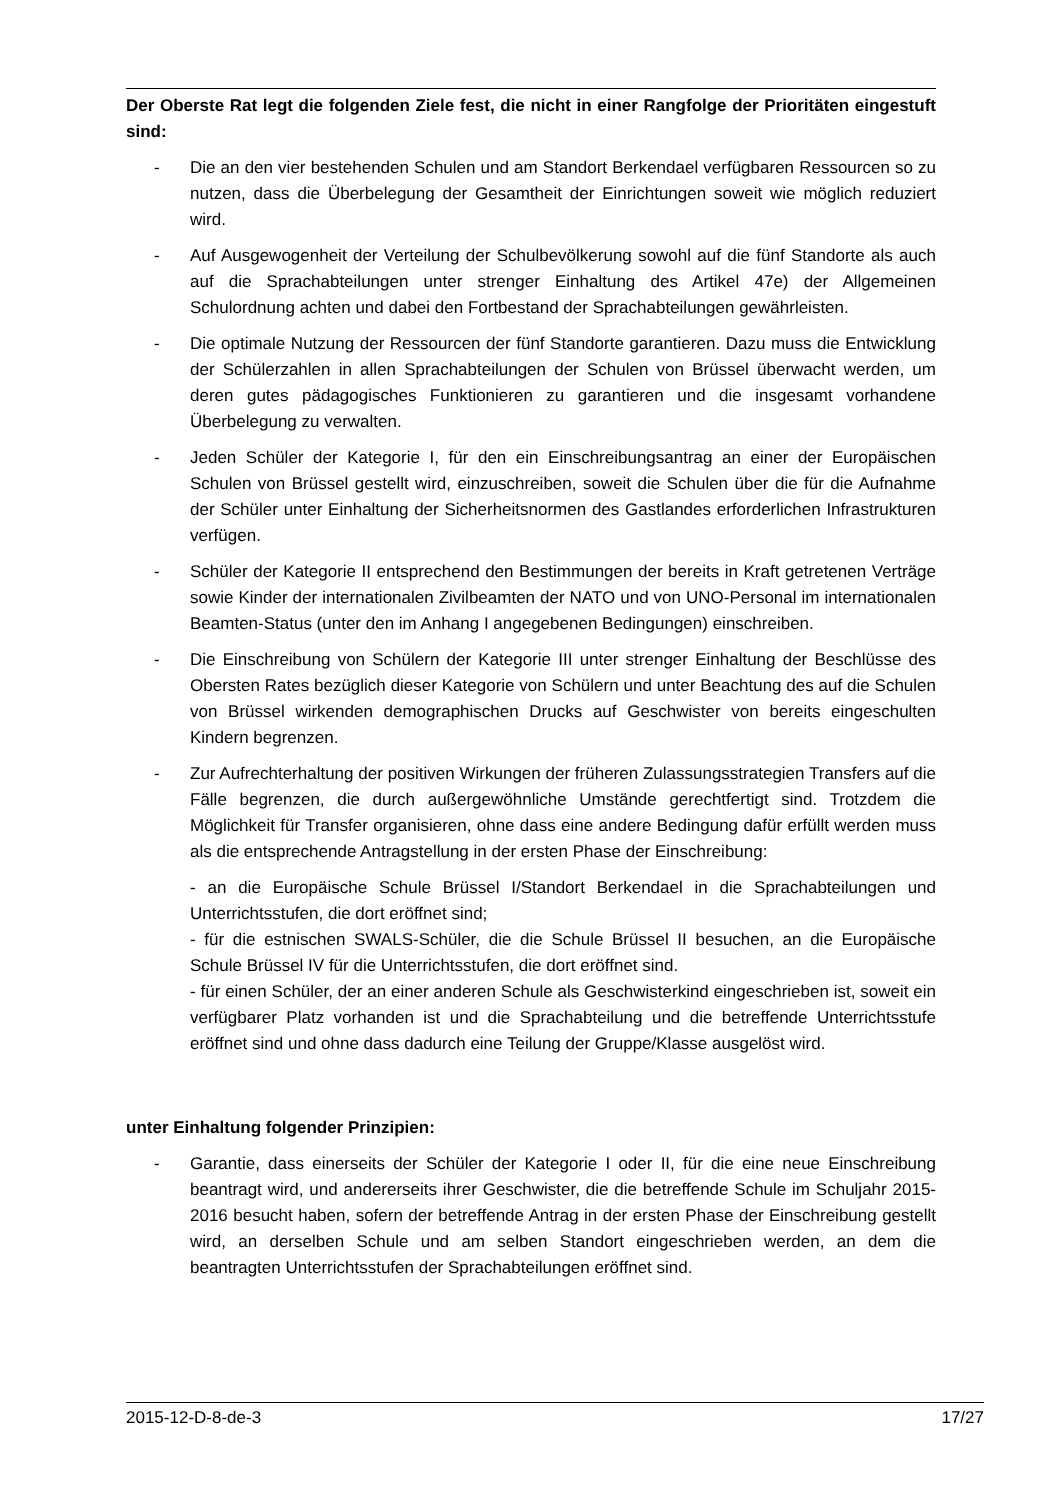Der Oberste Rat legt die folgenden Ziele fest, die nicht in einer Rangfolge der Prioritäten eingestuft sind:
- Die an den vier bestehenden Schulen und am Standort Berkendael verfügbaren Ressourcen so zu nutzen, dass die Überbelegung der Gesamtheit der Einrichtungen soweit wie möglich reduziert wird.
- Auf Ausgewogenheit der Verteilung der Schulbevölkerung sowohl auf die fünf Standorte als auch auf die Sprachabteilungen unter strenger Einhaltung des Artikel 47e) der Allgemeinen Schulordnung achten und dabei den Fortbestand der Sprachabteilungen gewährleisten.
- Die optimale Nutzung der Ressourcen der fünf Standorte garantieren. Dazu muss die Entwicklung der Schülerzahlen in allen Sprachabteilungen der Schulen von Brüssel überwacht werden, um deren gutes pädagogisches Funktionieren zu garantieren und die insgesamt vorhandene Überbelegung zu verwalten.
- Jeden Schüler der Kategorie I, für den ein Einschreibungsantrag an einer der Europäischen Schulen von Brüssel gestellt wird, einzuschreiben, soweit die Schulen über die für die Aufnahme der Schüler unter Einhaltung der Sicherheitsnormen des Gastlandes erforderlichen Infrastrukturen verfügen.
- Schüler der Kategorie II entsprechend den Bestimmungen der bereits in Kraft getretenen Verträge sowie Kinder der internationalen Zivilbeamten der NATO und von UNO-Personal im internationalen Beamten-Status (unter den im Anhang I angegebenen Bedingungen) einschreiben.
- Die Einschreibung von Schülern der Kategorie III unter strenger Einhaltung der Beschlüsse des Obersten Rates bezüglich dieser Kategorie von Schülern und unter Beachtung des auf die Schulen von Brüssel wirkenden demographischen Drucks auf Geschwister von bereits eingeschulten Kindern begrenzen.
- Zur Aufrechterhaltung der positiven Wirkungen der früheren Zulassungsstrategien Transfers auf die Fälle begrenzen, die durch außergewöhnliche Umstände gerechtfertigt sind. Trotzdem die Möglichkeit für Transfer organisieren, ohne dass eine andere Bedingung dafür erfüllt werden muss als die entsprechende Antragstellung in der ersten Phase der Einschreibung:
- an die Europäische Schule Brüssel I/Standort Berkendael in die Sprachabteilungen und Unterrichtsstufen, die dort eröffnet sind;
- für die estnischen SWALS-Schüler, die die Schule Brüssel II besuchen, an die Europäische Schule Brüssel IV für die Unterrichtsstufen, die dort eröffnet sind.
- für einen Schüler, der an einer anderen Schule als Geschwisterkind eingeschrieben ist, soweit ein verfügbarer Platz vorhanden ist und die Sprachabteilung und die betreffende Unterrichtsstufe eröffnet sind und ohne dass dadurch eine Teilung der Gruppe/Klasse ausgelöst wird.
unter Einhaltung folgender Prinzipien:
- Garantie, dass einerseits der Schüler der Kategorie I oder II, für die eine neue Einschreibung beantragt wird, und andererseits ihrer Geschwister, die die betreffende Schule im Schuljahr 2015-2016 besucht haben, sofern der betreffende Antrag in der ersten Phase der Einschreibung gestellt wird, an derselben Schule und am selben Standort eingeschrieben werden, an dem die beantragten Unterrichtsstufen der Sprachabteilungen eröffnet sind.
2015-12-D-8-de-3 17/27